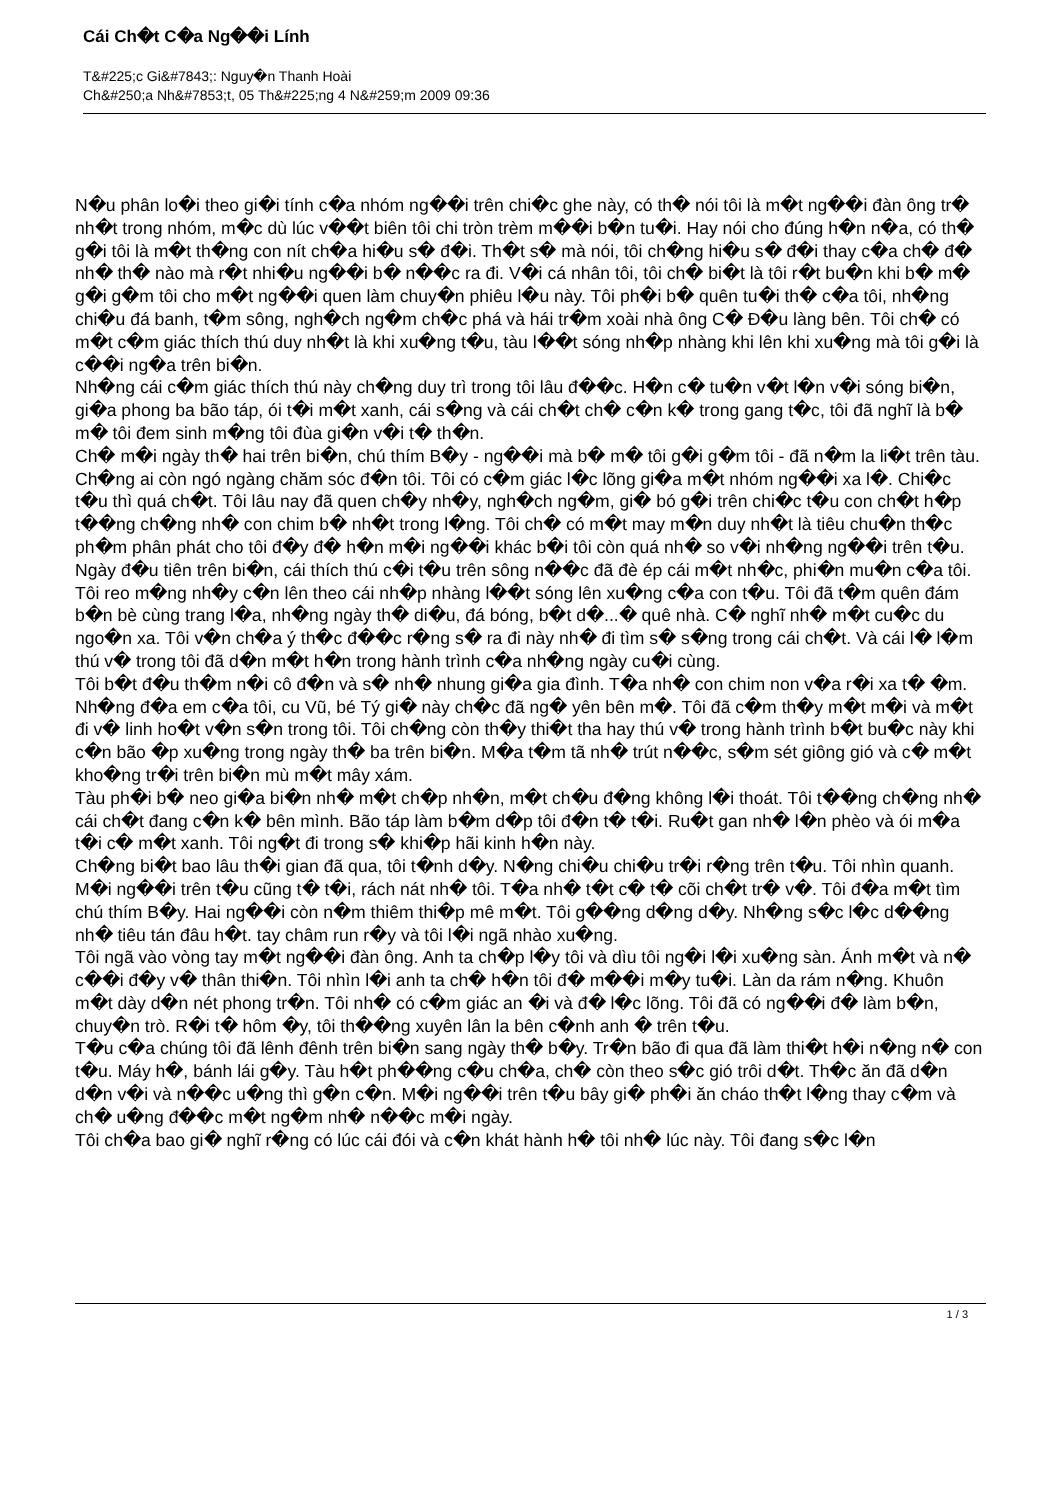Cái Ch�t C�a Ng��i Lính
T&#225;c Gi&#7843;: Nguy�n Thanh Hoài
Ch&#250;a Nh&#7853;t, 05 Th&#225;ng 4 N&#259;m 2009 09:36
N�u phân lo�i theo gi�i tính c�a nhóm ng��i trên chi�c ghe này, có th� nói tôi là m�t ng��i đàn ông tr� nh�t trong nhóm, m�c dù lúc v��t biên tôi chi tròn trèm m��i b�n tu�i. Hay nói cho đúng h�n n�a, có th� g�i tôi là m�t th�ng con nít ch�a hi�u s� đ�i. Th�t s� mà nói, tôi ch�ng hi�u s� đ�i thay c�a ch� đ� nh� th� nào mà r�t nhi�u ng��i b� n��c ra đi. V�i cá nhân tôi, tôi ch� bi�t là tôi r�t bu�n khi b� m� g�i g�m tôi cho m�t ng��i quen làm chuy�n phiêu l�u này. Tôi ph�i b� quên tu�i th� c�a tôi, nh�ng chi�u đá banh, t�m sông, ngh�ch ng�m ch�c phá và hái tr�m xoài nhà ông C� Đ�u làng bên. Tôi ch� có m�t c�m giác thích thú duy nh�t là khi xu�ng t�u, tàu l��t sóng nh�p nhàng khi lên khi xu�ng mà tôi g�i là c��i ng�a trên bi�n.
Nh�ng cái c�m giác thích thú này ch�ng duy trì trong tôi lâu đ��c. H�n c� tu�n v�t l�n v�i sóng bi�n, gi�a phong ba bão táp, ói t�i m�t xanh, cái s�ng và cái ch�t ch� c�n k� trong gang t�c, tôi đã nghĩ là b� m� tôi đem sinh m�ng tôi đùa gi�n v�i t� th�n.
Ch� m�i ngày th� hai trên bi�n, chú thím B�y - ng��i mà b� m� tôi g�i g�m tôi - đã n�m la li�t trên tàu. Ch�ng ai còn ngó ngàng chăm sóc đ�n tôi. Tôi có c�m giác l�c lõng gi�a m�t nhóm ng��i xa l�. Chi�c t�u thì quá ch�t. Tôi lâu nay đã quen ch�y nh�y, ngh�ch ng�m, gi� bó g�i trên chi�c t�u con ch�t h�p t��ng ch�ng nh� con chim b� nh�t trong l�ng. Tôi ch� có m�t may m�n duy nh�t là tiêu chu�n th�c ph�m phân phát cho tôi đ�y đ� h�n m�i ng��i khác b�i tôi còn quá nh� so v�i nh�ng ng��i trên t�u.
Ngày đ�u tiên trên bi�n, cái thích thú c�i t�u trên sông n��c đã đè ép cái m�t nh�c, phi�n mu�n c�a tôi. Tôi reo m�ng nh�y c�n lên theo cái nh�p nhàng l��t sóng lên xu�ng c�a con t�u. Tôi đã t�m quên đám b�n bè cùng trang l�a, nh�ng ngày th� di�u, đá bóng, b�t d�...� quê nhà. C� nghĩ nh� m�t cu�c du ngo�n xa. Tôi v�n ch�a ý th�c đ��c r�ng s� ra đi này nh� đi tìm s� s�ng trong cái ch�t. Và cái l� l�m thú v� trong tôi đã d�n m�t h�n trong hành trình c�a nh�ng ngày cu�i cùng.
Tôi b�t đ�u th�m n�i cô đ�n và s� nh� nhung gi�a gia đình. T�a nh� con chim non v�a r�i xa t� �m. Nh�ng đ�a em c�a tôi, cu Vũ, bé Tý gi� này ch�c đã ng� yên bên m�. Tôi đã c�m th�y m�t m�i và m�t đi v� linh ho�t v�n s�n trong tôi. Tôi ch�ng còn th�y thi�t tha hay thú v� trong hành trình b�t bu�c này khi c�n bão �p xu�ng trong ngày th� ba trên bi�n. M�a t�m tã nh� trút n��c, s�m sét giông gió và c� m�t kho�ng tr�i trên bi�n mù m�t mây xám.
Tàu ph�i b� neo gi�a bi�n nh� m�t ch�p nh�n, m�t ch�u đ�ng không l�i thoát. Tôi t��ng ch�ng nh� cái ch�t đang c�n k� bên mình. Bão táp làm b�m d�p tôi đ�n t� t�i. Ru�t gan nh� l�n phèo và ói m�a t�i c� m�t xanh. Tôi ng�t đi trong s� khi�p hãi kinh h�n này.
Ch�ng bi�t bao lâu th�i gian đã qua, tôi t�nh d�y. N�ng chi�u chi�u tr�i r�ng trên t�u. Tôi nhìn quanh. M�i ng��i trên t�u cũng t� t�i, rách nát nh� tôi. T�a nh� t�t c� t� cõi ch�t tr� v�. Tôi đ�a m�t tìm chú thím B�y. Hai ng��i còn n�m thiêm thi�p mê m�t. Tôi g��ng d�ng d�y. Nh�ng s�c l�c d��ng nh� tiêu tán đâu h�t. tay châm run r�y và tôi l�i ngã nhào xu�ng.
Tôi ngã vào vòng tay m�t ng��i đàn ông. Anh ta ch�p l�y tôi và dìu tôi ng�i l�i xu�ng sàn. Ánh m�t và n� c��i đ�y v� thân thi�n. Tôi nhìn l�i anh ta ch� h�n tôi đ� m��i m�y tu�i. Làn da rám n�ng. Khuôn m�t dày d�n nét phong tr�n. Tôi nh� có c�m giác an �i và đ� l�c lõng. Tôi đã có ng��i đ� làm b�n, chuy�n trò. R�i t� hôm �y, tôi th��ng xuyên lân la bên c�nh anh � trên t�u.
T�u c�a chúng tôi đã lênh đênh trên bi�n sang ngày th� b�y. Tr�n bão đi qua đã làm thi�t h�i n�ng n� con t�u. Máy h�, bánh lái g�y. Tàu h�t ph��ng c�u ch�a, ch� còn theo s�c gió trôi d�t. Th�c ăn đã d�n d�n v�i và n��c u�ng thì g�n c�n. M�i ng��i trên t�u bây gi� ph�i ăn cháo th�t l�ng thay c�m và ch� u�ng đ��c m�t ng�m nh� n��c m�i ngày.
Tôi ch�a bao gi� nghĩ r�ng có lúc cái đói và c�n khát hành h� tôi nh� lúc này. Tôi đang s�c l�n
1 / 3